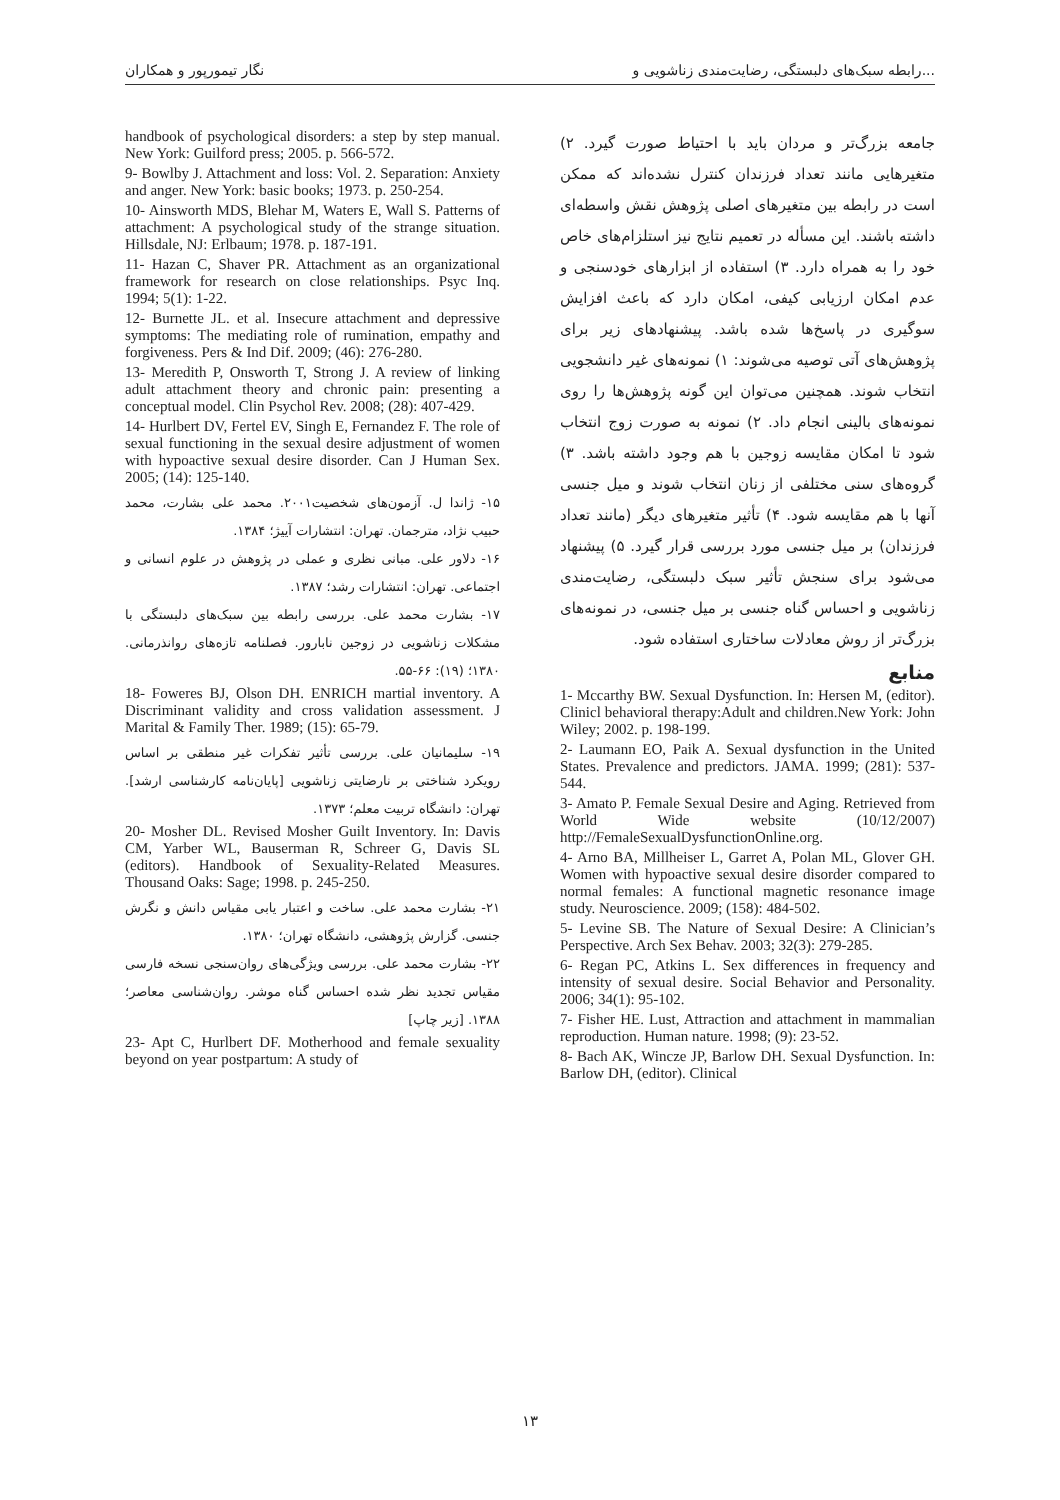نگار تیمورپور و همکاران رابطه سبک‌های دلبستگی، رضایت‌مندی زناشویی و...
جامعه بزرگ‌تر و مردان باید با احتیاط صورت گیرد. ۲) متغیرهایی مانند تعداد فرزندان کنترل نشده‌اند که ممکن است در رابطه بین متغیرهای اصلی پژوهش نقش واسطه‌ای داشته باشند. این مسأله در تعمیم نتایج نیز استلزام‌های خاص خود را به همراه دارد. ۳) استفاده از ابزارهای خودسنجی و عدم امکان ارزیابی کیفی، امکان دارد که باعث افزایش سوگیری در پاسخ‌ها شده باشد. پیشنهادهای زیر برای پژوهش‌های آتی توصیه می‌شوند: ۱) نمونه‌های غیر دانشجویی انتخاب شوند. همچنین می‌توان این گونه پژوهش‌ها را روی نمونه‌های بالینی انجام داد. ۲) نمونه به صورت زوج انتخاب شود تا امکان مقایسه زوجین با هم وجود داشته باشد. ۳) گروه‌های سنی مختلفی از زنان انتخاب شوند و میل جنسی آنها با هم مقایسه شود. ۴) تأثیر متغیرهای دیگر (مانند تعداد فرزندان) بر میل جنسی مورد بررسی قرار گیرد. ۵) پیشنهاد می‌شود برای سنجش تأثیر سبک دلبستگی، رضایت‌مندی زناشویی و احساس گناه جنسی بر میل جنسی، در نمونه‌های بزرگ‌تر از روش معادلات ساختاری استفاده شود.
منابع
1- Mccarthy BW. Sexual Dysfunction. In: Hersen M, (editor). Clinicl behavioral therapy:Adult and children.New York: John Wiley; 2002. p. 198-199.
2- Laumann EO, Paik A. Sexual dysfunction in the United States. Prevalence and predictors. JAMA. 1999; (281): 537-544.
3- Amato P. Female Sexual Desire and Aging. Retrieved from World Wide website (10/12/2007) http://FemaleSexualDysfunctionOnline.org.
4- Arno BA, Millheiser L, Garret A, Polan ML, Glover GH. Women with hypoactive sexual desire disorder compared to normal females: A functional magnetic resonance image study. Neuroscience. 2009; (158): 484-502.
5- Levine SB. The Nature of Sexual Desire: A Clinician’s Perspective. Arch Sex Behav. 2003; 32(3): 279-285.
6- Regan PC, Atkins L. Sex differences in frequency and intensity of sexual desire. Social Behavior and Personality. 2006; 34(1): 95-102.
7- Fisher HE. Lust, Attraction and attachment in mammalian reproduction. Human nature. 1998; (9): 23-52.
8- Bach AK, Wincze JP, Barlow DH. Sexual Dysfunction. In: Barlow DH, (editor). Clinical
handbook of psychological disorders: a step by step manual. New York: Guilford press; 2005. p. 566-572.
9- Bowlby J. Attachment and loss: Vol. 2. Separation: Anxiety and anger. New York: basic books; 1973. p. 250-254.
10- Ainsworth MDS, Blehar M, Waters E, Wall S. Patterns of attachment: A psychological study of the strange situation. Hillsdale, NJ: Erlbaum; 1978. p. 187-191.
11- Hazan C, Shaver PR. Attachment as an organizational framework for research on close relationships. Psyc Inq. 1994; 5(1): 1-22.
12- Burnette JL. et al. Insecure attachment and depressive symptoms: The mediating role of rumination, empathy and forgiveness. Pers & Ind Dif. 2009; (46): 276-280.
13- Meredith P, Onsworth T, Strong J. A review of linking adult attachment theory and chronic pain: presenting a conceptual model. Clin Psychol Rev. 2008; (28): 407-429.
14- Hurlbert DV, Fertel EV, Singh E, Fernandez F. The role of sexual functioning in the sexual desire adjustment of women with hypoactive sexual desire disorder. Can J Human Sex. 2005; (14): 125-140.
۱۵- ژاندا ل. آزمون‌های شخصیت۲۰۰۱. محمد علی بشارت، محمد حبیب نژاد، مترجمان. تهران: انتشارات آییژ؛ ۱۳۸۴.
۱۶- دلاور علی. مبانی نظری و عملی در پژوهش در علوم انسانی و اجتماعی. تهران: انتشارات رشد؛ ۱۳۸۷.
۱۷- بشارت محمد علی. بررسی رابطه بین سبک‌های دلبستگی با مشکلات زناشویی در زوجین نابارور. فصلنامه تازه‌های روانذرمانی. ۱۳۸۰؛ (۱۹): ۶۶-۵۵.
18- Foweres BJ, Olson DH. ENRICH martial inventory. A Discriminant validity and cross validation assessment. J Marital & Family Ther. 1989; (15): 65-79.
۱۹- سلیمانیان علی. بررسی تأثیر تفکرات غیر منطقی بر اساس رویکرد شناختی بر نارضایتی زناشویی [پایان‌نامه کارشناسی ارشد]. تهران: دانشگاه تربیت معلم؛ ۱۳۷۳.
20- Mosher DL. Revised Mosher Guilt Inventory. In: Davis CM, Yarber WL, Bauserman R, Schreer G, Davis SL (editors). Handbook of Sexuality-Related Measures. Thousand Oaks: Sage; 1998. p. 245-250.
۲۱- بشارت محمد علی. ساخت و اعتبار یابی مقیاس دانش و نگرش جنسی. گزارش پژوهشی، دانشگاه تهران؛ ۱۳۸۰.
۲۲- بشارت محمد علی. بررسی ویژگی‌های روان‌سنجی نسخه فارسی مقیاس تجدید نظر شده احساس گناه موشر. روان‌شناسی معاصر؛ ۱۳۸۸. [زیر چاپ]
23- Apt C, Hurlbert DF. Motherhood and female sexuality beyond on year postpartum: A study of
۱۳